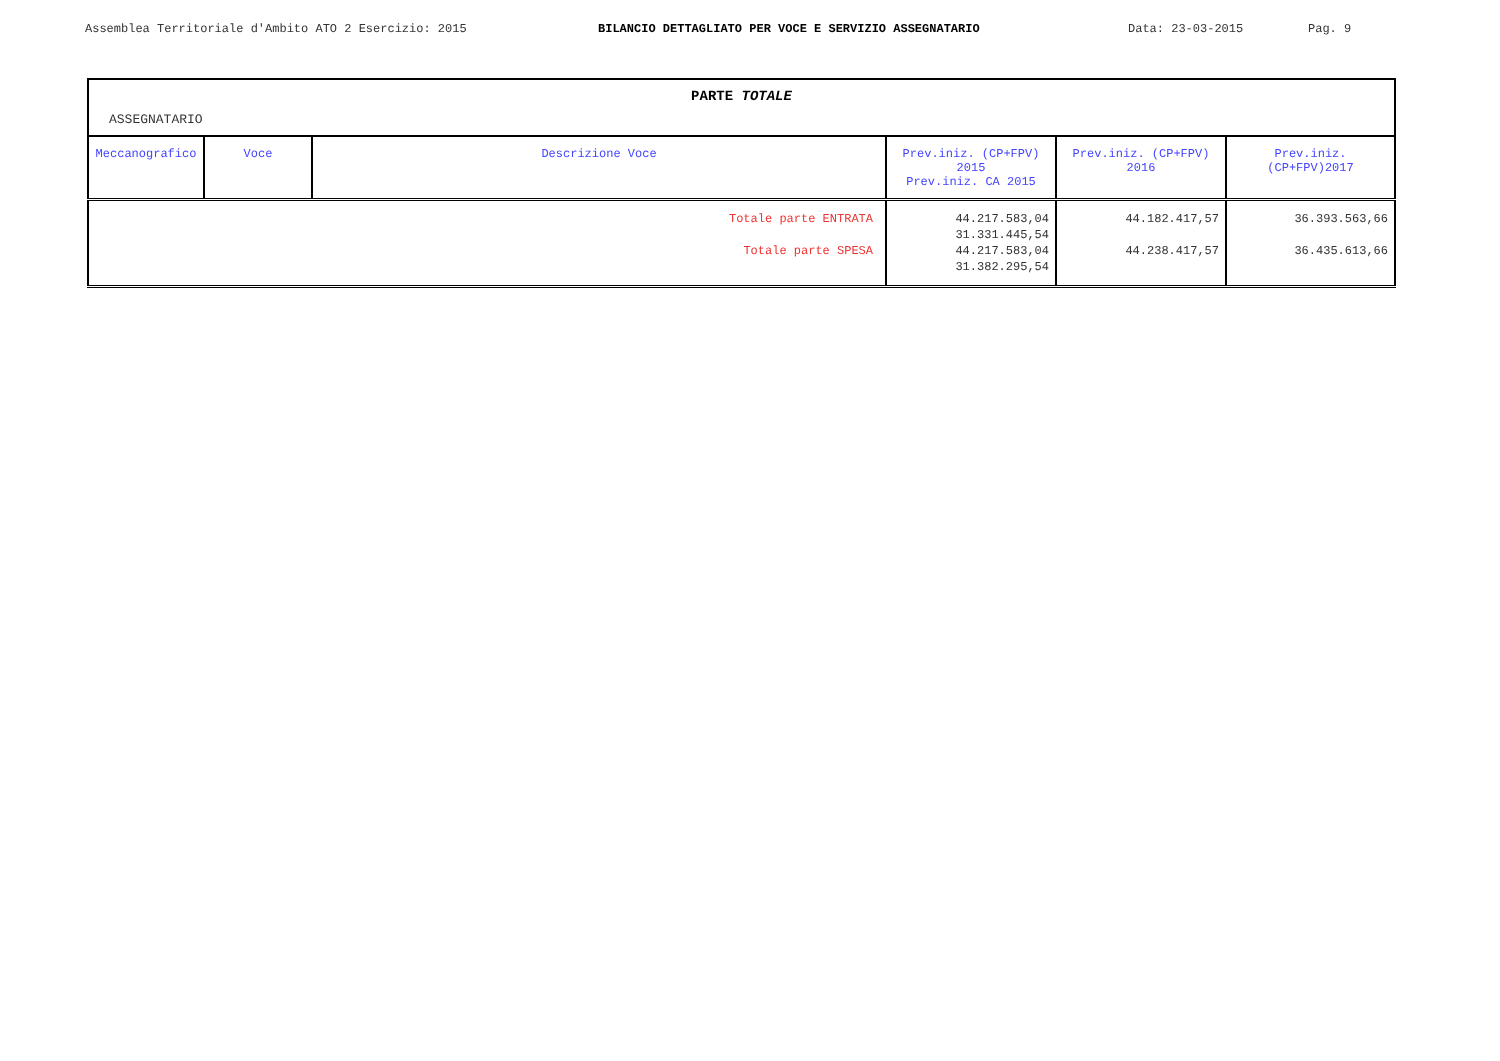Assemblea Territoriale d'Ambito ATO 2 Esercizio: 2015 BILANCIO DETTAGLIATO PER VOCE E SERVIZIO ASSEGNATARIO Data: 23-03-2015 Pag. 9
PARTE TOTALE
ASSEGNATARIO
| Meccanografico | Voce | Descrizione Voce | Prev.iniz. (CP+FPV) 2015 Prev.iniz. CA 2015 | Prev.iniz. (CP+FPV) 2016 | Prev.iniz. (CP+FPV)2017 |
| --- | --- | --- | --- | --- | --- |
| Totale parte ENTRATA Totale parte SPESA | | | 44.217.583,04 31.331.445,54 44.217.583,04 31.382.295,54 | 44.182.417,57 44.238.417,57 | 36.393.563,66 36.435.613,66 |